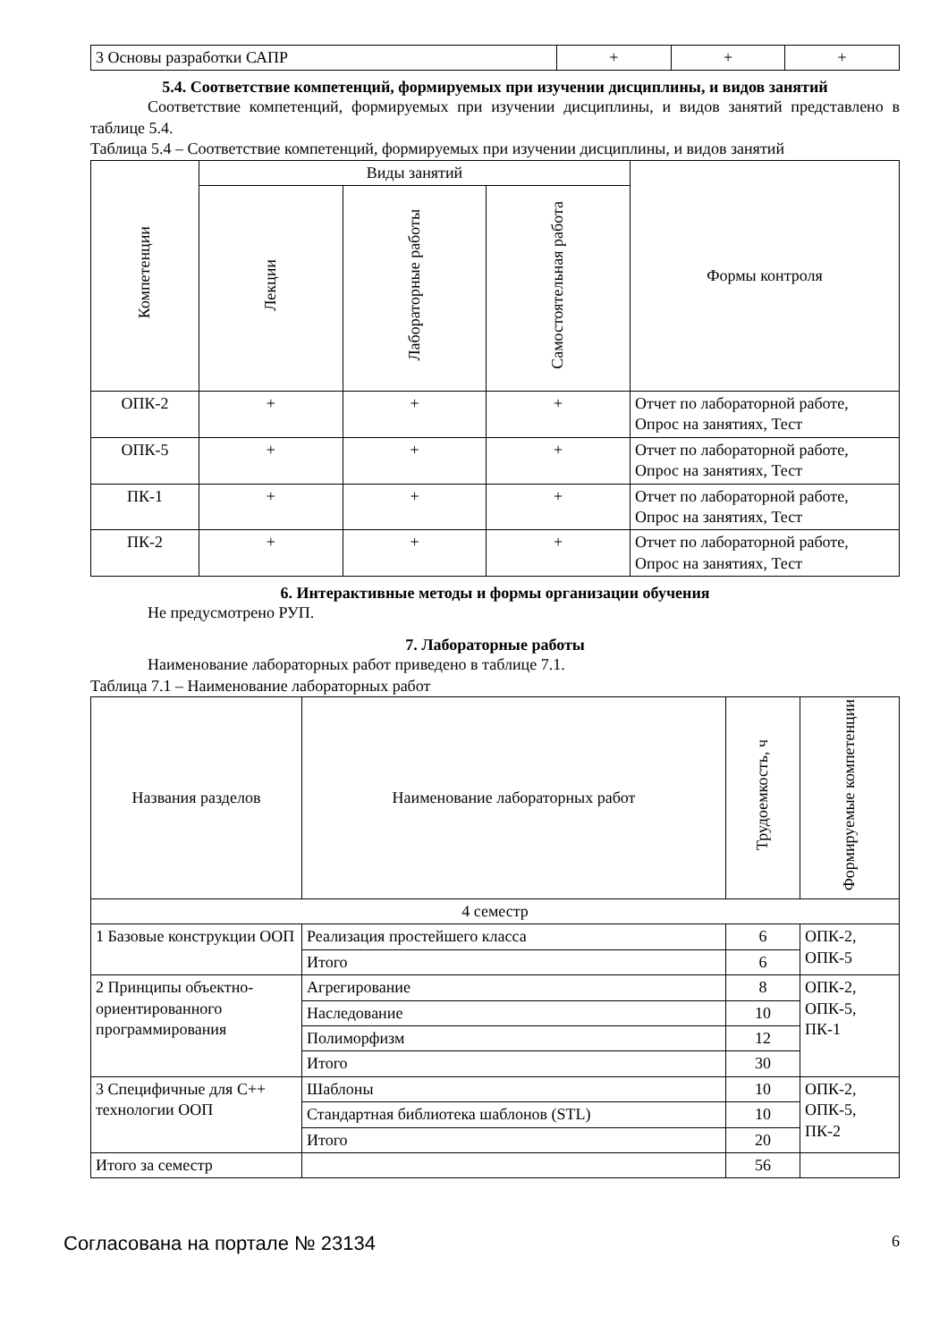| 3 Основы разработки САПР | + | + | + |
5.4. Соответствие компетенций, формируемых при изучении дисциплины, и видов занятий
Соответствие компетенций, формируемых при изучении дисциплины, и видов занятий представлено в таблице 5.4.
Таблица 5.4 – Соответствие компетенций, формируемых при изучении дисциплины, и видов занятий
| Компетенции | Виды занятий | | | Формы контроля |
| --- | --- | --- | --- | --- |
| | Лекции | Лабораторные работы | Самостоятельная работа | |
| ОПК-2 | + | + | + | Отчет по лабораторной работе, Опрос на занятиях, Тест |
| ОПК-5 | + | + | + | Отчет по лабораторной работе, Опрос на занятиях, Тест |
| ПК-1 | + | + | + | Отчет по лабораторной работе, Опрос на занятиях, Тест |
| ПК-2 | + | + | + | Отчет по лабораторной работе, Опрос на занятиях, Тест |
6. Интерактивные методы и формы организации обучения
Не предусмотрено РУП.
7. Лабораторные работы
Наименование лабораторных работ приведено в таблице 7.1.
Таблица 7.1 – Наименование лабораторных работ
| Названия разделов | Наименование лабораторных работ | Трудоемкость, ч | Формируемые компетенции |
| --- | --- | --- | --- |
| 4 семестр | | | |
| 1 Базовые конструкции ООП | Реализация простейшего класса | 6 | ОПК-2, ОПК-5 |
| | Итого | 6 | |
| 2 Принципы объектно-ориентированного программирования | Агрегирование | 8 | ОПК-2, ОПК-5, ПК-1 |
| | Наследование | 10 | |
| | Полиморфизм | 12 | |
| | Итого | 30 | |
| 3 Специфичные для C++ технологии ООП | Шаблоны | 10 | ОПК-2, ОПК-5, ПК-2 |
| | Стандартная библиотека шаблонов (STL) | 10 | |
| | Итого | 20 | |
| Итого за семестр | | 56 | |
Согласована на портале № 23134 6